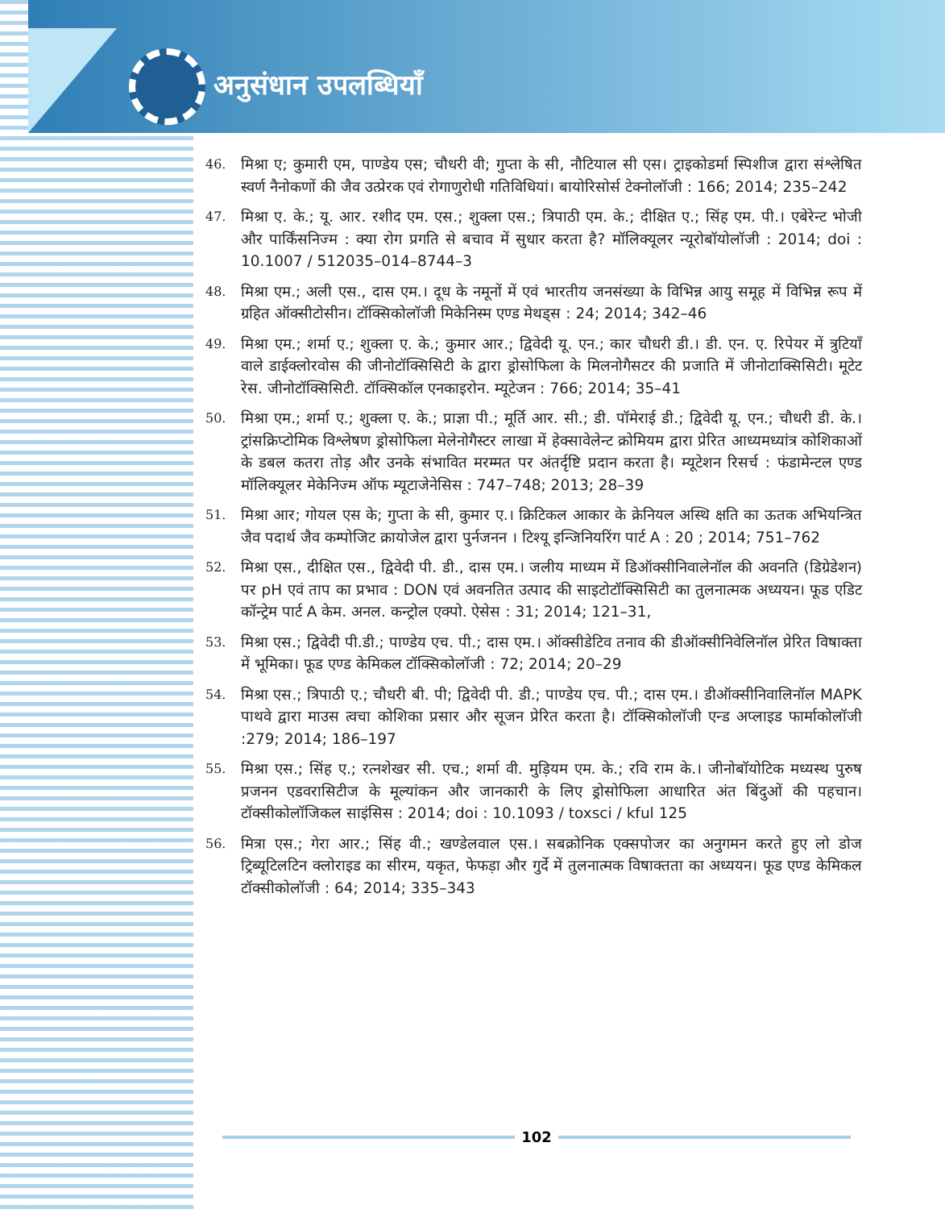अनुसंधान उपलब्धियाँ
46.
मिश्रा ए; कुमारी एम, पाण्डेय एस; चौधरी वी; गुप्ता के सी, नौटियाल सी एस। ट्राइकोडर्मा स्पिशीज द्वारा संश्लेषित स्वर्ण नैनोकणों की जैव उत्प्रेरक एवं रोगाणुरोधी गतिविधियां। बायोरिसोर्स टेक्नोलॉजी : 166; 2014; 235–242
47.
मिश्रा ए. के.; यू. आर. रशीद एम. एस.; शुक्ला एस.; त्रिपाठी एम. के.; दीक्षित ए.; सिंह एम. पी.। एबेरेन्ट भोजी और पार्किंसनिज्म : क्या रोग प्रगति से बचाव में सुधार करता है? मॉलिक्यूलर न्यूरोबॉयोलॉजी : 2014; doi : 10.1007 / 512035–014–8744–3
48.
मिश्रा एम.; अली एस., दास एम.। दूध के नमूनों में एवं भारतीय जनसंख्या के विभिन्न आयु समूह में विभिन्न रूप में ग्रहित ऑक्सीटोसीन। टॉक्सिकोलॉजी मिकेनिस्म एण्ड मेथड्स : 24; 2014; 342–46
49.
मिश्रा एम.; शर्मा ए.; शुक्ला ए. के.; कुमार आर.; द्विवेदी यू. एन.; कार चौधरी डी.। डी. एन. ए. रिपेयर में त्रुटियाँ वाले डाईक्लोरवोस की जीनोटॉक्सिसिटी के द्वारा ड्रोसोफिला के मिलनोगैसटर की प्रजाति में जीनोटाक्सिसिटी। मूटेट रेस. जीनोटॉक्सिसिटी. टॉक्सिकॉल एनकाइरोन. म्यूटेजन : 766; 2014; 35–41
50.
मिश्रा एम.; शर्मा ए.; शुक्ला ए. के.; प्राज्ञा पी.; मूर्ति आर. सी.; डी. पॉमेराई डी.; द्विवेदी यू. एन.; चौधरी डी. के.। ट्रांसक्रिप्टोमिक विश्लेषण ड्रोसोफिला मेलेनोगैस्टर लाखा में हेक्सावेलेन्ट क्रोमियम द्वारा प्रेरित आध्यमध्यांत्र कोशिकाओं के डबल कतरा तोड़ और उनके संभावित मरम्मत पर अंतर्दृष्टि प्रदान करता है। म्यूटेशन रिसर्च : फंडामेन्टल एण्ड मॉलिक्यूलर मेकेनिज्म ऑफ म्यूटाजेनेसिस : 747–748; 2013; 28–39
51.
मिश्रा आर; गोयल एस के; गुप्ता के सी, कुमार ए.। क्रिटिकल आकार के क्रेनियल अस्थि क्षति का ऊतक अभियन्त्रित जैव पदार्थ जैव कम्पोजिट क्रायोजेल द्वारा पुर्नजनन । टिश्यू इन्जिनियरिंग पार्ट A : 20 ; 2014; 751–762
52.
मिश्रा एस., दीक्षित एस., द्विवेदी पी. डी., दास एम.। जलीय माध्यम में डिऑक्सीनिवालेनॉल की अवनति (डिग्रेडेशन) पर pH एवं ताप का प्रभाव : DON एवं अवनतित उत्पाद की साइटोटॉक्सिसिटी का तुलनात्मक अध्ययन। फूड एडिट कॉन्ट्रेम पार्ट A केम. अनल. कन्ट्रोल एक्पो. ऐसेस : 31; 2014; 121–31,
53.
मिश्रा एस.; द्विवेदी पी.डी.; पाण्डेय एच. पी.; दास एम.। ऑक्सीडेटिव तनाव की डीऑक्सीनिवेलिनॉल प्रेरित विषाक्ता में भूमिका। फूड एण्ड केमिकल टॉक्सिकोलॉजी : 72; 2014; 20–29
54.
मिश्रा एस.; त्रिपाठी ए.; चौधरी बी. पी; द्विवेदी पी. डी.; पाण्डेय एच. पी.; दास एम.। डीऑक्सीनिवालिनॉल MAPK पाथवे द्वारा माउस त्वचा कोशिका प्रसार और सूजन प्रेरित करता है। टॉक्सिकोलॉजी एन्ड अप्लाइड फार्माकोलॉजी :279; 2014; 186–197
55.
मिश्रा एस.; सिंह ए.; रत्नशेखर सी. एच.; शर्मा वी. मुड़ियम एम. के.; रवि राम के.। जीनोबॉयोटिक मध्यस्थ पुरुष प्रजनन एडवरासिटीज के मूल्यांकन और जानकारी के लिए ड्रोसोफिला आधारित अंत बिंदुओं की पहचान। टॉक्सीकोलॉजिकल साइंसिस : 2014; doi : 10.1093 / toxsci / kful 125
56.
मित्रा एस.; गेरा आर.; सिंह वी.; खण्डेलवाल एस.। सबक्रोनिक एक्सपोजर का अनुगमन करते हुए लो डोज ट्रिब्यूटिलटिन क्लोराइड का सीरम, यकृत, फेफड़ा और गुर्दे में तुलनात्मक विषाक्तता का अध्ययन। फूड एण्ड केमिकल टॉक्सीकोलॉजी : 64; 2014; 335–343
102